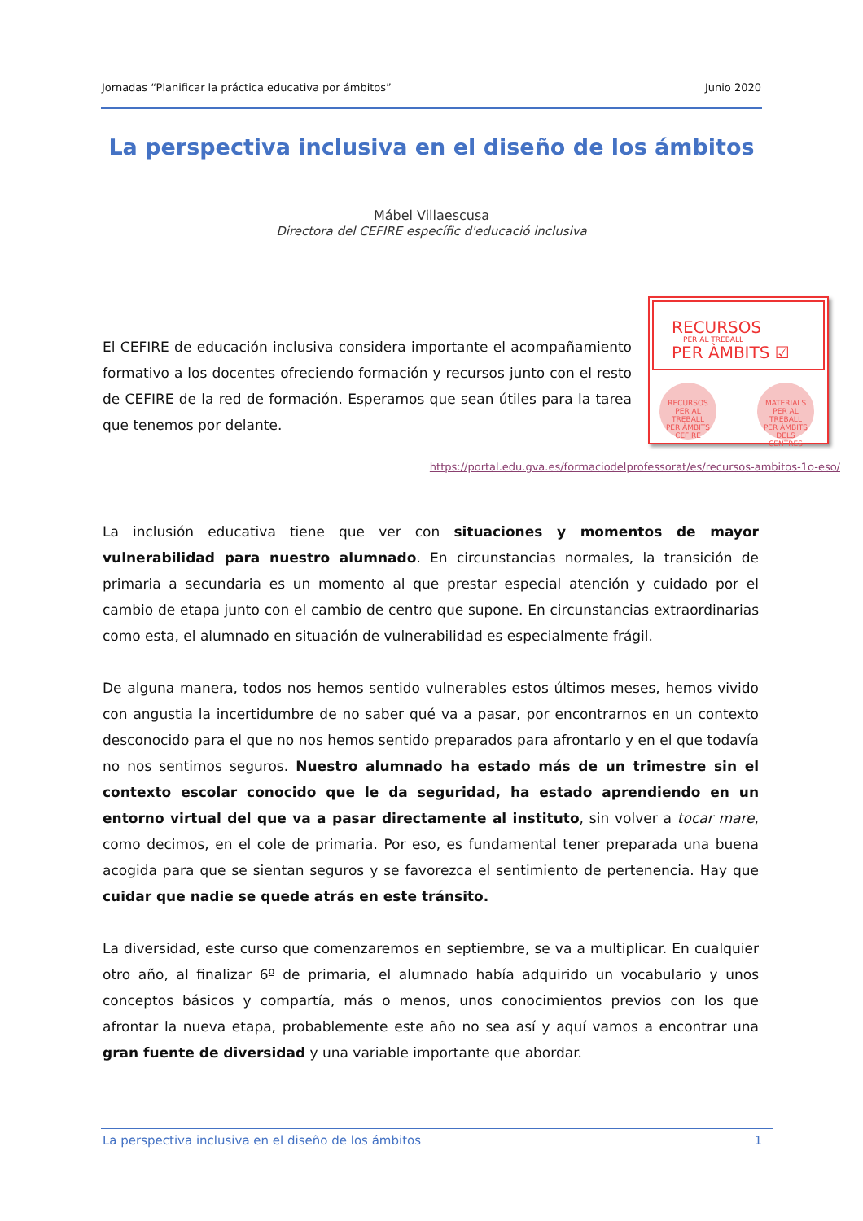Jornadas “Planificar la práctica educativa por ámbitos” Junio 2020
La perspectiva inclusiva en el diseño de los ámbitos
Mábel Villaescusa
Directora del CEFIRE específic d'educació inclusiva
El CEFIRE de educación inclusiva considera importante el acompañamiento formativo a los docentes ofreciendo formación y recursos junto con el resto de CEFIRE de la red de formación. Esperamos que sean útiles para la tarea que tenemos por delante.
RECURSOS
PER AL TREBALL
PER ÀMBITS ☑
RECURSOS
PER AL TREBALL
PER ÀMBITS
CEFIRE
MATERIALS
PER AL TREBALL
PER ÀMBITS DELS
CENTRES
https://portal.edu.gva.es/formaciodelprofessorat/es/recursos-ambitos-1o-eso/
La inclusión educativa tiene que ver con situaciones y momentos de mayor vulnerabilidad para nuestro alumnado. En circunstancias normales, la transición de primaria a secundaria es un momento al que prestar especial atención y cuidado por el cambio de etapa junto con el cambio de centro que supone. En circunstancias extraordinarias como esta, el alumnado en situación de vulnerabilidad es especialmente frágil.
De alguna manera, todos nos hemos sentido vulnerables estos últimos meses, hemos vivido con angustia la incertidumbre de no saber qué va a pasar, por encontrarnos en un contexto desconocido para el que no nos hemos sentido preparados para afrontarlo y en el que todavía no nos sentimos seguros. Nuestro alumnado ha estado más de un trimestre sin el contexto escolar conocido que le da seguridad, ha estado aprendiendo en un entorno virtual del que va a pasar directamente al instituto, sin volver a tocar mare, como decimos, en el cole de primaria. Por eso, es fundamental tener preparada una buena acogida para que se sientan seguros y se favorezca el sentimiento de pertenencia. Hay que cuidar que nadie se quede atrás en este tránsito.
La diversidad, este curso que comenzaremos en septiembre, se va a multiplicar. En cualquier otro año, al finalizar 6º de primaria, el alumnado había adquirido un vocabulario y unos conceptos básicos y compartía, más o menos, unos conocimientos previos con los que afrontar la nueva etapa, probablemente este año no sea así y aquí vamos a encontrar una gran fuente de diversidad y una variable importante que abordar.
La perspectiva inclusiva en el diseño de los ámbitos 1